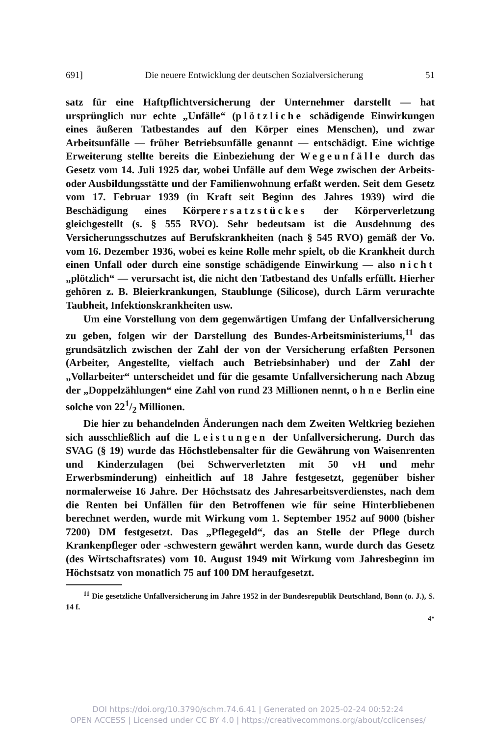691] Die neuere Entwicklung der deutschen Sozialversicherung 51
satz für eine Haftpflichtversicherung der Unternehmer darstellt — hat ursprünglich nur echte „Unfälle“ (plötzliche schädigende Einwirkungen eines äußeren Tatbestandes auf den Körper eines Menschen), und zwar Arbeitsunfälle — früher Betriebsunfälle genannt — entschädigt. Eine wichtige Erweiterung stellte bereits die Einbeziehung der Wegeunfälle durch das Gesetz vom 14. Juli 1925 dar, wobei Unfälle auf dem Wege zwischen der Arbeits- oder Ausbildungsstätte und der Familienwohnung erfaßt werden. Seit dem Gesetz vom 17. Februar 1939 (in Kraft seit Beginn des Jahres 1939) wird die Beschädigung eines Körperersatzstückes der Körperverletzung gleichgestellt (s. § 555 RVO). Sehr bedeutsam ist die Ausdehnung des Versicherungsschutzes auf Berufskrankheiten (nach § 545 RVO) gemäß der Vo. vom 16. Dezember 1936, wobei es keine Rolle mehr spielt, ob die Krankheit durch einen Unfall oder durch eine sonstige schädigende Einwirkung — also nicht „plötzlich“ — verursacht ist, die nicht den Tatbestand des Unfalls erfüllt. Hierher gehören z. B. Bleierkrankungen, Staublunge (Silicose), durch Lärm verurachte Taubheit, Infektionskrankheiten usw.
Um eine Vorstellung von dem gegenwärtigen Umfang der Unfallversicherung zu geben, folgen wir der Darstellung des Bundes-Arbeitsministeriums,<sup>11</sup> das grundsätzlich zwischen der Zahl der von der Versicherung erfaßten Personen (Arbeiter, Angestellte, vielfach auch Betriebsinhaber) und der Zahl der „Vollarbeiter“ unterscheidet und für die gesamte Unfallversicherung nach Abzug der „Doppelzählungen“ eine Zahl von rund 23 Millionen nennt, ohne Berlin eine solche von 221/2 Millionen.
Die hier zu behandelnden Änderungen nach dem Zweiten Weltkrieg beziehen sich ausschließlich auf die Leistungen der Unfallversicherung. Durch das SVAG (§ 19) wurde das Höchstlebensalter für die Gewährung von Waisenrenten und Kinderzulagen (bei Schwerverletzten mit 50 vH und mehr Erwerbsminderung) einheitlich auf 18 Jahre festgesetzt, gegenüber bisher normalerweise 16 Jahre. Der Höchstsatz des Jahresarbeitsverdienstes, nach dem die Renten bei Unfällen für den Betroffenen wie für seine Hinterbliebenen berechnet werden, wurde mit Wirkung vom 1. September 1952 auf 9000 (bisher 7200) DM festgesetzt. Das „Pflegegeld“, das an Stelle der Pflege durch Krankenpfleger oder -schwestern gewährt werden kann, wurde durch das Gesetz (des Wirtschaftsrates) vom 10. August 1949 mit Wirkung vom Jahresbeginn im Höchstsatz von monatlich 75 auf 100 DM heraufgesetzt.
<sup>11</sup> Die gesetzliche Unfallversicherung im Jahre 1952 in der Bundesrepublik Deutschland, Bonn (o. J.), S. 14 f.
4*
DOI https://doi.org/10.3790/schm.74.6.41 | Generated on 2025-02-24 00:52:24
OPEN ACCESS | Licensed under CC BY 4.0 | https://creativecommons.org/about/cclicenses/